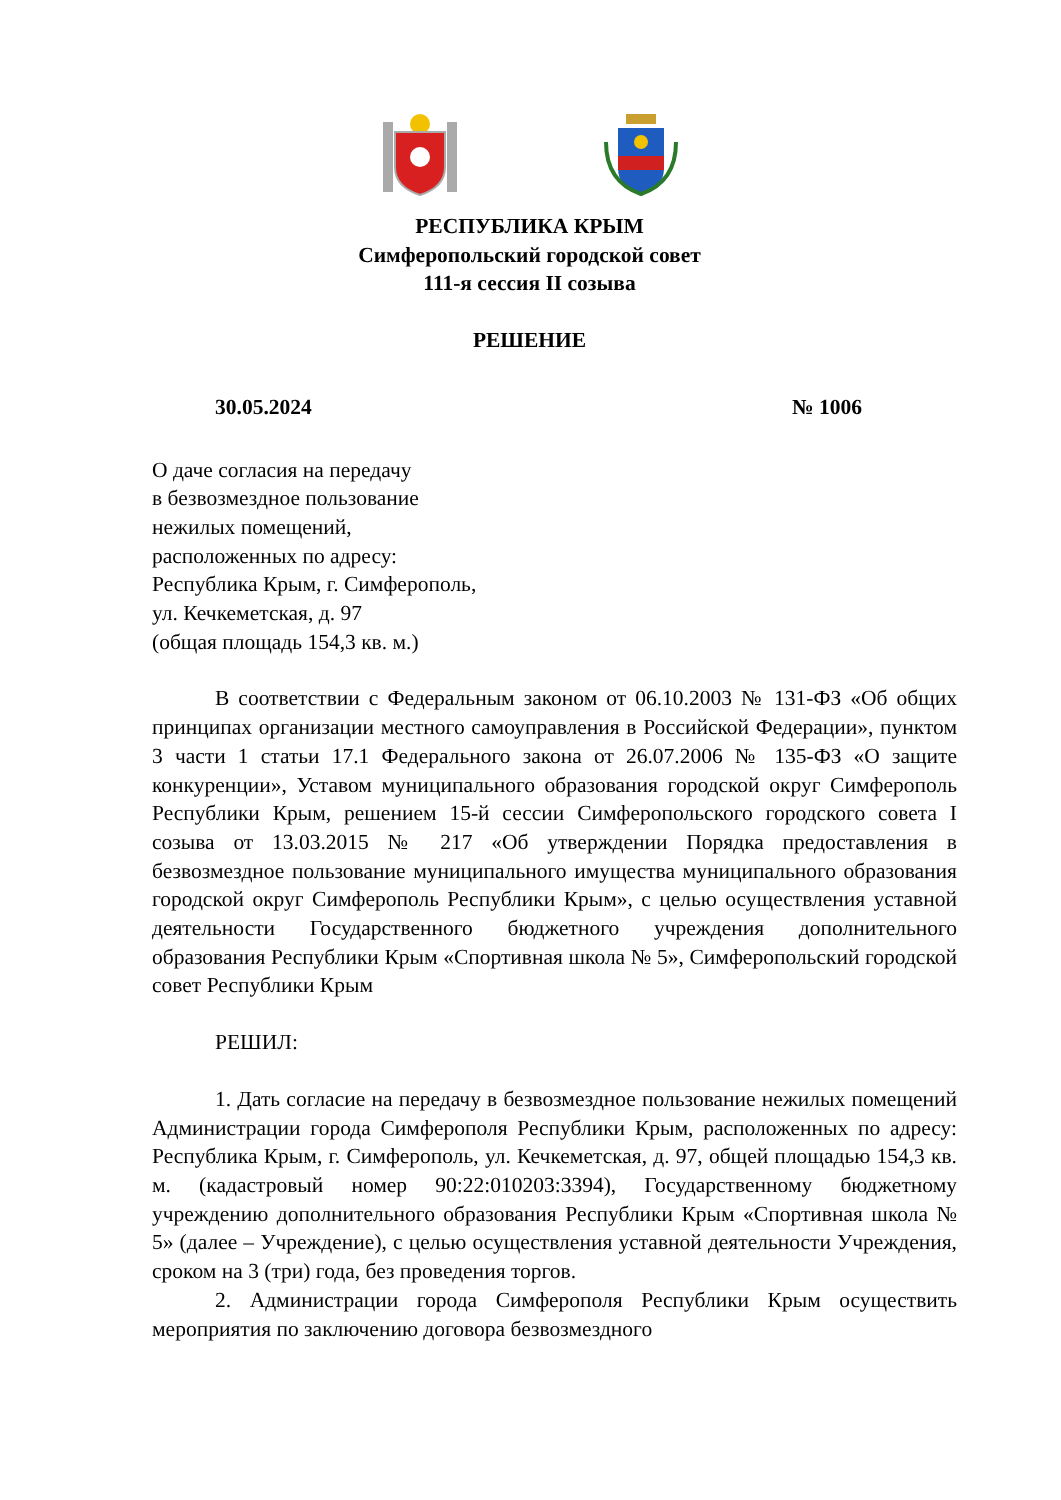РЕСПУБЛИКА КРЫМ
Симферопольский городской совет
111-я сессия II созыва
РЕШЕНИЕ
30.05.2024 № 1006
О даче согласия на передачу
в безвозмездное пользование
нежилых помещений,
расположенных по адресу:
Республика Крым, г. Симферополь,
ул. Кечкеметская, д. 97
(общая площадь 154,3 кв. м.)
В соответствии с Федеральным законом от 06.10.2003 № 131-ФЗ «Об общих принципах организации местного самоуправления в Российской Федерации», пунктом 3 части 1 статьи 17.1 Федерального закона от 26.07.2006 № 135-ФЗ «О защите конкуренции», Уставом муниципального образования городской округ Симферополь Республики Крым, решением 15-й сессии Симферопольского городского совета I созыва от 13.03.2015 № 217 «Об утверждении Порядка предоставления в безвозмездное пользование муниципального имущества муниципального образования городской округ Симферополь Республики Крым», с целью осуществления уставной деятельности Государственного бюджетного учреждения дополнительного образования Республики Крым «Спортивная школа № 5», Симферопольский городской совет Республики Крым
РЕШИЛ:
1. Дать согласие на передачу в безвозмездное пользование нежилых помещений Администрации города Симферополя Республики Крым, расположенных по адресу: Республика Крым, г. Симферополь, ул. Кечкеметская, д. 97, общей площадью 154,3 кв. м. (кадастровый номер 90:22:010203:3394), Государственному бюджетному учреждению дополнительного образования Республики Крым «Спортивная школа № 5» (далее – Учреждение), с целью осуществления уставной деятельности Учреждения, сроком на 3 (три) года, без проведения торгов.
2. Администрации города Симферополя Республики Крым осуществить мероприятия по заключению договора безвозмездного